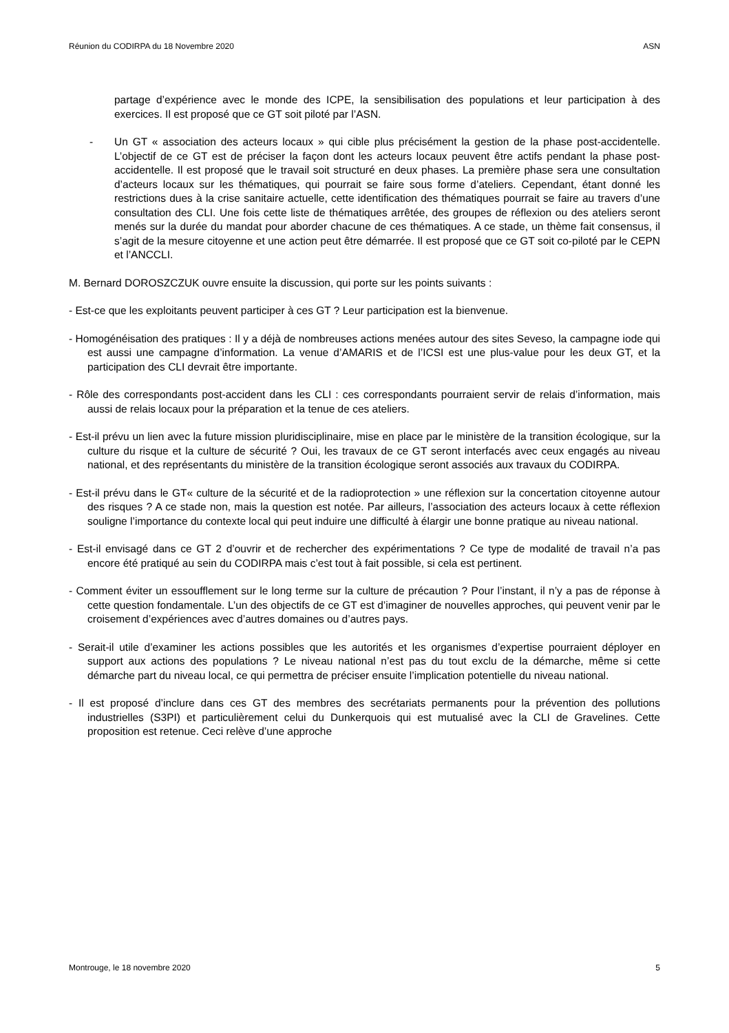Réunion du CODIRPA du 18 Novembre 2020 ASN
partage d’expérience avec le monde des ICPE, la sensibilisation des populations et leur participation à des exercices. Il est proposé que ce GT soit piloté par l’ASN.
- Un GT « association des acteurs locaux » qui cible plus précisément la gestion de la phase post-accidentelle. L’objectif de ce GT est de préciser la façon dont les acteurs locaux peuvent être actifs pendant la phase post-accidentelle. Il est proposé que le travail soit structuré en deux phases. La première phase sera une consultation d’acteurs locaux sur les thématiques, qui pourrait se faire sous forme d’ateliers. Cependant, étant donné les restrictions dues à la crise sanitaire actuelle, cette identification des thématiques pourrait se faire au travers d’une consultation des CLI. Une fois cette liste de thématiques arrêtée, des groupes de réflexion ou des ateliers seront menés sur la durée du mandat pour aborder chacune de ces thématiques. A ce stade, un thème fait consensus, il s’agit de la mesure citoyenne et une action peut être démarrée. Il est proposé que ce GT soit co-piloté par le CEPN et l’ANCCLI.
M. Bernard DOROSZCZUK ouvre ensuite la discussion, qui porte sur les points suivants :
- Est-ce que les exploitants peuvent participer à ces GT ? Leur participation est la bienvenue.
- Homogénéisation des pratiques : Il y a déjà de nombreuses actions menées autour des sites Seveso, la campagne iode qui est aussi une campagne d’information. La venue d’AMARIS et de l’ICSI est une plus-value pour les deux GT, et la participation des CLI devrait être importante.
- Rôle des correspondants post-accident dans les CLI : ces correspondants pourraient servir de relais d’information, mais aussi de relais locaux pour la préparation et la tenue de ces ateliers.
- Est-il prévu un lien avec la future mission pluridisciplinaire, mise en place par le ministère de la transition écologique, sur la culture du risque et la culture de sécurité ? Oui, les travaux de ce GT seront interfacés avec ceux engagés au niveau national, et des représentants du ministère de la transition écologique seront associés aux travaux du CODIRPA.
- Est-il prévu dans le GT« culture de la sécurité et de la radioprotection » une réflexion sur la concertation citoyenne autour des risques ? A ce stade non, mais la question est notée. Par ailleurs, l’association des acteurs locaux à cette réflexion souligne l’importance du contexte local qui peut induire une difficulté à élargir une bonne pratique au niveau national.
- Est-il envisagé dans ce GT 2 d’ouvrir et de rechercher des expérimentations ? Ce type de modalité de travail n’a pas encore été pratiqué au sein du CODIRPA mais c’est tout à fait possible, si cela est pertinent.
- Comment éviter un essoufflement sur le long terme sur la culture de précaution ? Pour l’instant, il n’y a pas de réponse à cette question fondamentale. L’un des objectifs de ce GT est d’imaginer de nouvelles approches, qui peuvent venir par le croisement d’expériences avec d’autres domaines ou d’autres pays.
- Serait-il utile d’examiner les actions possibles que les autorités et les organismes d’expertise pourraient déployer en support aux actions des populations ? Le niveau national n’est pas du tout exclu de la démarche, même si cette démarche part du niveau local, ce qui permettra de préciser ensuite l’implication potentielle du niveau national.
- Il est proposé d’inclure dans ces GT des membres des secrétariats permanents pour la prévention des pollutions industrielles (S3PI) et particulièrement celui du Dunkerquois qui est mutualisé avec la CLI de Gravelines. Cette proposition est retenue. Ceci relève d’une approche
Montrouge, le 18 novembre 2020 5